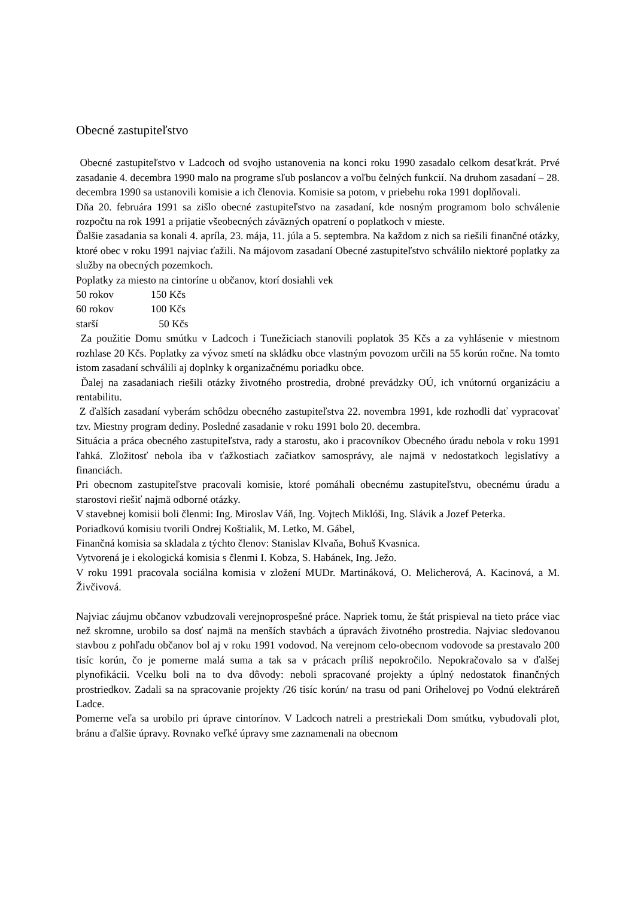Obecné zastupiteľstvo
Obecné zastupiteľstvo v Ladcoch od svojho ustanovenia na konci roku 1990 zasadalo celkom desaťkrát. Prvé zasadanie 4. decembra 1990 malo na programe sľub poslancov a voľbu čelných funkcií. Na druhom zasadaní – 28. decembra 1990 sa ustanovili komisie a ich členovia. Komisie sa potom, v priebehu roka 1991 doplňovali.
Dňa 20. februára 1991 sa zišlo obecné zastupiteľstvo na zasadaní, kde nosným programom bolo schválenie rozpočtu na rok 1991 a prijatie všeobecných záväzných opatrení o poplatkoch v mieste.
Ďalšie zasadania sa konali 4. apríla, 23. mája, 11. júla a 5. septembra. Na každom z nich sa riešili finančné otázky, ktoré obec v roku 1991 najviac ťažili. Na májovom zasadaní Obecné zastupiteľstvo schválilo niektoré poplatky za služby na obecných pozemkoch.
Poplatky za miesto na cintoríne u občanov, ktorí dosiahli vek
50 rokov 150 Kčs
60 rokov 100 Kčs
starší 50 Kčs
Za použitie Domu smútku v Ladcoch i Tunežiciach stanovili poplatok 35 Kčs a za vyhlásenie v miestnom rozhlase 20 Kčs. Poplatky za vývoz smetí na skládku obce vlastným povozom určili na 55 korún ročne. Na tomto istom zasadaní schválili aj doplnky k organizačnému poriadku obce.
Ďalej na zasadaniach riešili otázky životného prostredia, drobné prevádzky OÚ, ich vnútornú organizáciu a rentabilitu.
Z ďalších zasadaní vyberám schôdzu obecného zastupiteľstva 22. novembra 1991, kde rozhodli dať vypracovať tzv. Miestny program dediny. Posledné zasadanie v roku 1991 bolo 20. decembra.
Situácia a práca obecného zastupiteľstva, rady a starostu, ako i pracovníkov Obecného úradu nebola v roku 1991 ľahká. Zložitosť nebola iba v ťažkostiach začiatkov samosprávy, ale najmä v nedostatkoch legislatívy a financiách.
Pri obecnom zastupiteľstve pracovali komisie, ktoré pomáhali obecnému zastupiteľstvu, obecnému úradu a starostovi riešiť najmä odborné otázky.
V stavebnej komisii boli členmi: Ing. Miroslav Váň, Ing. Vojtech Miklóši, Ing. Slávik a Jozef Peterka.
Poriadkovú komisiu tvorili Ondrej Koštialik, M. Letko, M. Gábel,
Finančná komisia sa skladala z týchto členov: Stanislav Klvaňa, Bohuš Kvasnica.
Vytvorená je i ekologická komisia s členmi I. Kobza, S. Habánek, Ing. Ježo.
V roku 1991 pracovala sociálna komisia v zložení MUDr. Martináková, O. Melicherová, A. Kacinová, a M. Živčivová.
Najviac záujmu občanov vzbudzovali verejnoprospešné práce. Napriek tomu, že štát prispieval na tieto práce viac než skromne, urobilo sa dosť najmä na menších stavbách a úpravách životného prostredia. Najviac sledovanou stavbou z pohľadu občanov bol aj v roku 1991 vodovod. Na verejnom celo-obecnom vodovode sa prestavalo 200 tisíc korún, čo je pomerne malá suma a tak sa v prácach príliš nepokročilo. Nepokračovalo sa v ďalšej plynofikácii. Vcelku boli na to dva dôvody: neboli spracované projekty a úplný nedostatok finančných prostriedkov. Zadali sa na spracovanie projekty /26 tisíc korún/ na trasu od pani Orihelovej po Vodnú elektráreň Ladce.
Pomerne veľa sa urobilo pri úprave cintorínov. V Ladcoch natreli a prestriekali Dom smútku, vybudovali plot, bránu a ďalšie úpravy. Rovnako veľké úpravy sme zaznamenali na obecnom